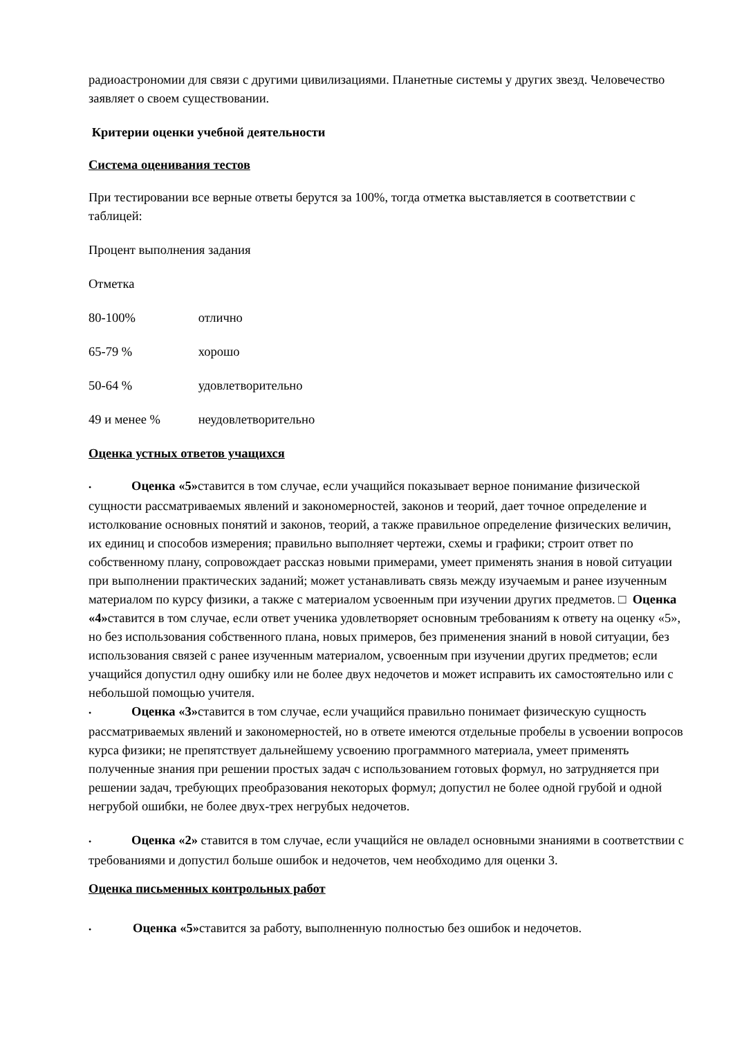радиоастрономии для связи с другими цивилизациями. Планетные системы у других звезд. Человечество заявляет о своем существовании.
Критерии оценки учебной деятельности
Система оценивания тестов
При тестировании все верные ответы берутся за 100%, тогда отметка выставляется в соответствии с таблицей:
Процент выполнения задания
Отметка
80-100% отлично
65-79 % хорошо
50-64 % удовлетворительно
49 и менее % неудовлетворительно
Оценка устных ответов учащихся
• Оценка «5»ставится в том случае, если учащийся показывает верное понимание физической сущности рассматриваемых явлений и закономерностей, законов и теорий, дает точное определение и истолкование основных понятий и законов, теорий, а также правильное определение физических величин, их единиц и способов измерения; правильно выполняет чертежи, схемы и графики; строит ответ по собственному плану, сопровождает рассказ новыми примерами, умеет применять знания в новой ситуации при выполнении практических заданий; может устанавливать связь между изучаемым и ранее изученным материалом по курсу физики, а также с материалом усвоенным при изучении других предметов. □ Оценка «4»ставится в том случае, если ответ ученика удовлетворяет основным требованиям к ответу на оценку «5», но без использования собственного плана, новых примеров, без применения знаний в новой ситуации, без использования связей с ранее изученным материалом, усвоенным при изучении других предметов; если учащийся допустил одну ошибку или не более двух недочетов и может исправить их самостоятельно или с небольшой помощью учителя.
• Оценка «3»ставится в том случае, если учащийся правильно понимает физическую сущность рассматриваемых явлений и закономерностей, но в ответе имеются отдельные пробелы в усвоении вопросов курса физики; не препятствует дальнейшему усвоению программного материала, умеет применять полученные знания при решении простых задач с использованием готовых формул, но затрудняется при решении задач, требующих преобразования некоторых формул; допустил не более одной грубой и одной негрубой ошибки, не более двух-трех негрубых недочетов.
• Оценка «2» ставится в том случае, если учащийся не овладел основными знаниями в соответствии с требованиями и допустил больше ошибок и недочетов, чем необходимо для оценки 3.
Оценка письменных контрольных работ
• Оценка «5»ставится за работу, выполненную полностью без ошибок и недочетов.